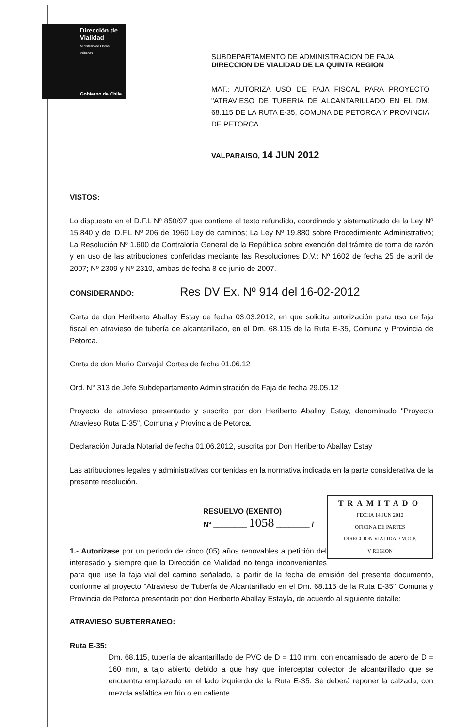Dirección de
Vialidad
Ministerio de Obras
Públicas
Gobierno de Chile
SUBDEPARTAMENTO DE ADMINISTRACION DE FAJA
DIRECCION DE VIALIDAD DE LA QUINTA REGION
MAT.: AUTORIZA USO DE FAJA FISCAL PARA PROYECTO "ATRAVIESO DE TUBERIA DE ALCANTARILLADO EN EL DM. 68.115 DE LA RUTA E-35, COMUNA DE PETORCA Y PROVINCIA DE PETORCA
VALPARAISO, 14 JUN 2012
VISTOS:
Lo dispuesto en el D.F.L Nº 850/97 que contiene el texto refundido, coordinado y sistematizado de la Ley Nº 15.840 y del D.F.L Nº 206 de 1960 Ley de caminos; La Ley Nº 19.880 sobre Procedimiento Administrativo; La Resolución Nº 1.600 de Contraloría General de la República sobre exención del trámite de toma de razón y en uso de las atribuciones conferidas mediante las Resoluciones D.V.: Nº 1602 de fecha 25 de abril de 2007; Nº 2309 y Nº 2310, ambas de fecha 8 de junio de 2007.
CONSIDERANDO: Res DV Ex. Nº 914 del 16-02-2012
Carta de don Heriberto Aballay Estay de fecha 03.03.2012, en que solicita autorización para uso de faja fiscal en atravieso de tubería de alcantarillado, en el Dm. 68.115 de la Ruta E-35, Comuna y Provincia de Petorca.
Carta de don Mario Carvajal Cortes de fecha 01.06.12
Ord. N° 313 de Jefe Subdepartamento Administración de Faja de fecha 29.05.12
Proyecto de atravieso presentado y suscrito por don Heriberto Aballay Estay, denominado "Proyecto Atravieso Ruta E-35", Comuna y Provincia de Petorca.
Declaración Jurada Notarial de fecha 01.06.2012, suscrita por Don Heriberto Aballay Estay
Las atribuciones legales y administrativas contenidas en la normativa indicada en la parte considerativa de la presente resolución.
TRAMITADO
FECHA 14 JUN 2012
OFICINA DE PARTES
DIRECCION VIALIDAD M.O.P.
V REGION
RESUELVO (EXENTO)
Nº ________ 1058 ________ /
1.- Autorízase por un periodo de cinco (05) años renovables a petición del interesado y siempre que la Dirección de Vialidad no tenga inconvenientes para que use la faja vial del camino señalado, a partir de la fecha de emisión del presente documento, conforme al proyecto "Atravieso de Tubería de Alcantarillado en el Dm. 68.115 de la Ruta E-35" Comuna y Provincia de Petorca presentado por don Heriberto Aballay Estayla, de acuerdo al siguiente detalle:
ATRAVIESO SUBTERRANEO:
Ruta E-35:
Dm. 68.115, tubería de alcantarillado de PVC de D = 110 mm, con encamisado de acero de D = 160 mm, a tajo abierto debido a que hay que interceptar colector de alcantarillado que se encuentra emplazado en el lado izquierdo de la Ruta E-35. Se deberá reponer la calzada, con mezcla asfáltica en frio o en caliente.